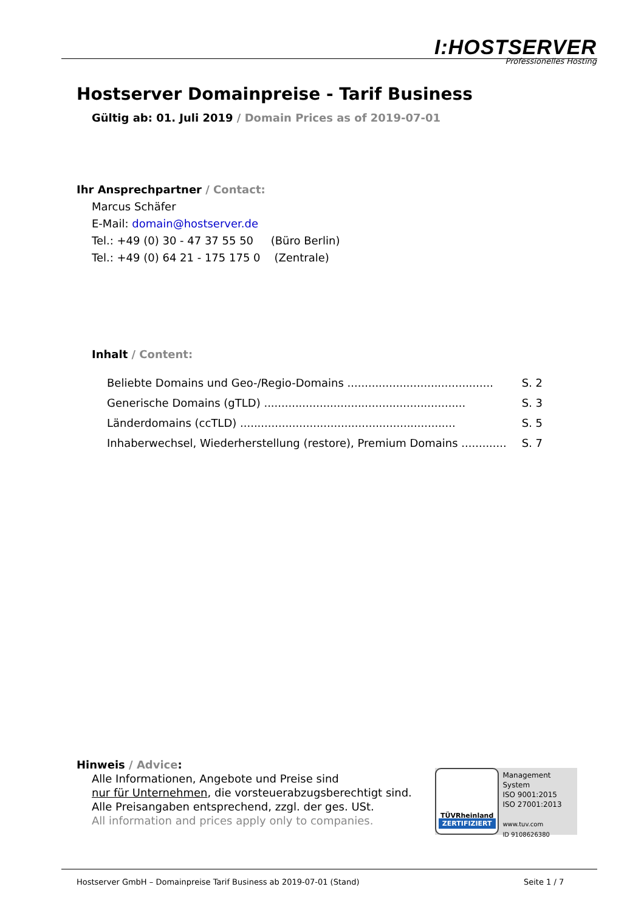I:HOSTSERVER
Professionelles Hosting
Hostserver Domainpreise - Tarif Business
Gültig ab: 01. Juli 2019 / Domain Prices as of 2019-07-01
Ihr Ansprechpartner / Contact:
Marcus Schäfer
E-Mail: domain@hostserver.de
Tel.: +49 (0) 30 - 47 37 55 50 (Büro Berlin)
Tel.: +49 (0) 64 21 - 175 175 0 (Zentrale)
Inhalt / Content:
| Beliebte Domains und Geo-/Regio-Domains .......................................... | S. 2 |
| Generische Domains (gTLD) .......................................................... | S. 3 |
| Länderdomains (ccTLD) .............................................................. | S. 5 |
| Inhaberwechsel, Wiederherstellung (restore), Premium Domains ............. | S. 7 |
Hinweis / Advice:
Alle Informationen, Angebote und Preise sind
nur für Unternehmen, die vorsteuerabzugsberechtigt sind.
Alle Preisangaben entsprechend, zzgl. der ges. USt.
All information and prices apply only to companies.
TÜVRheinland
ZERTIFIZIERT
Management System
ISO 9001:2015
ISO 27001:2013
www.tuv.com
ID 9108626380
Hostserver GmbH – Domainpreise Tarif Business ab 2019-07-01 (Stand)
Seite 1 / 7